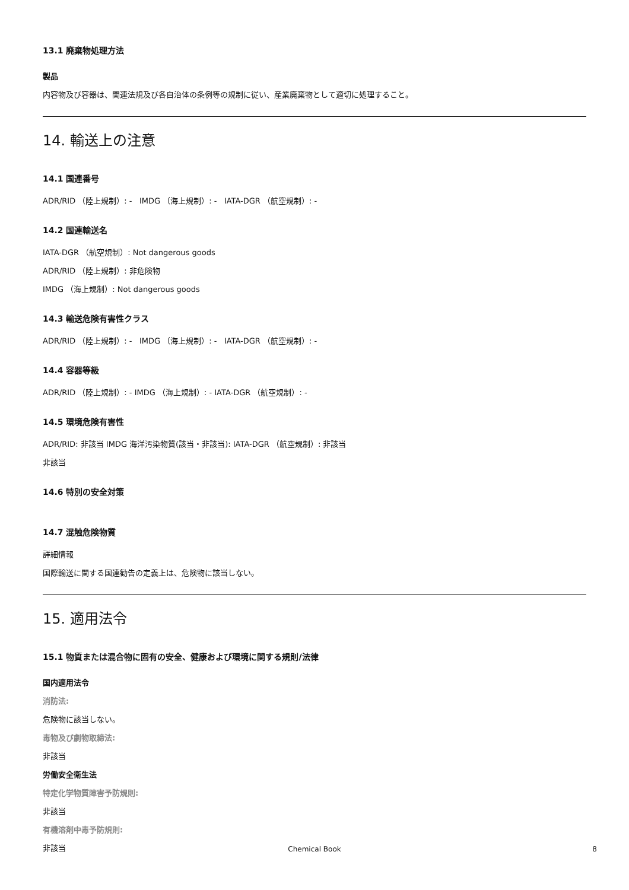13.1 廃棄物処理方法
製品
内容物及び容器は、関連法規及び各自治体の条例等の規制に従い、産業廃棄物として適切に処理すること。
14. 輸送上の注意
14.1 国連番号
ADR/RID （陸上規制）: - IMDG （海上規制）: - IATA-DGR （航空規制）: -
14.2 国連輸送名
IATA-DGR （航空規制）: Not dangerous goods
ADR/RID （陸上規制）: 非危険物
IMDG （海上規制）: Not dangerous goods
14.3 輸送危険有害性クラス
ADR/RID （陸上規制）: - IMDG （海上規制）: - IATA-DGR （航空規制）: -
14.4 容器等級
ADR/RID （陸上規制）: - IMDG （海上規制）: - IATA-DGR （航空規制）: -
14.5 環境危険有害性
ADR/RID: 非該当 IMDG 海洋汚染物質(該当・非該当): IATA-DGR （航空規制）: 非該当
非該当
14.6 特別の安全対策
14.7 混触危険物質
詳細情報
国際輸送に関する国連勧告の定義上は、危険物に該当しない。
15. 適用法令
15.1 物質または混合物に固有の安全、健康および環境に関する規則/法律
国内適用法令
消防法:
危険物に該当しない。
毒物及び劇物取締法:
非該当
労働安全衛生法
特定化学物質障害予防規則:
非該当
有機溶剤中毒予防規則:
非該当
Chemical Book 8